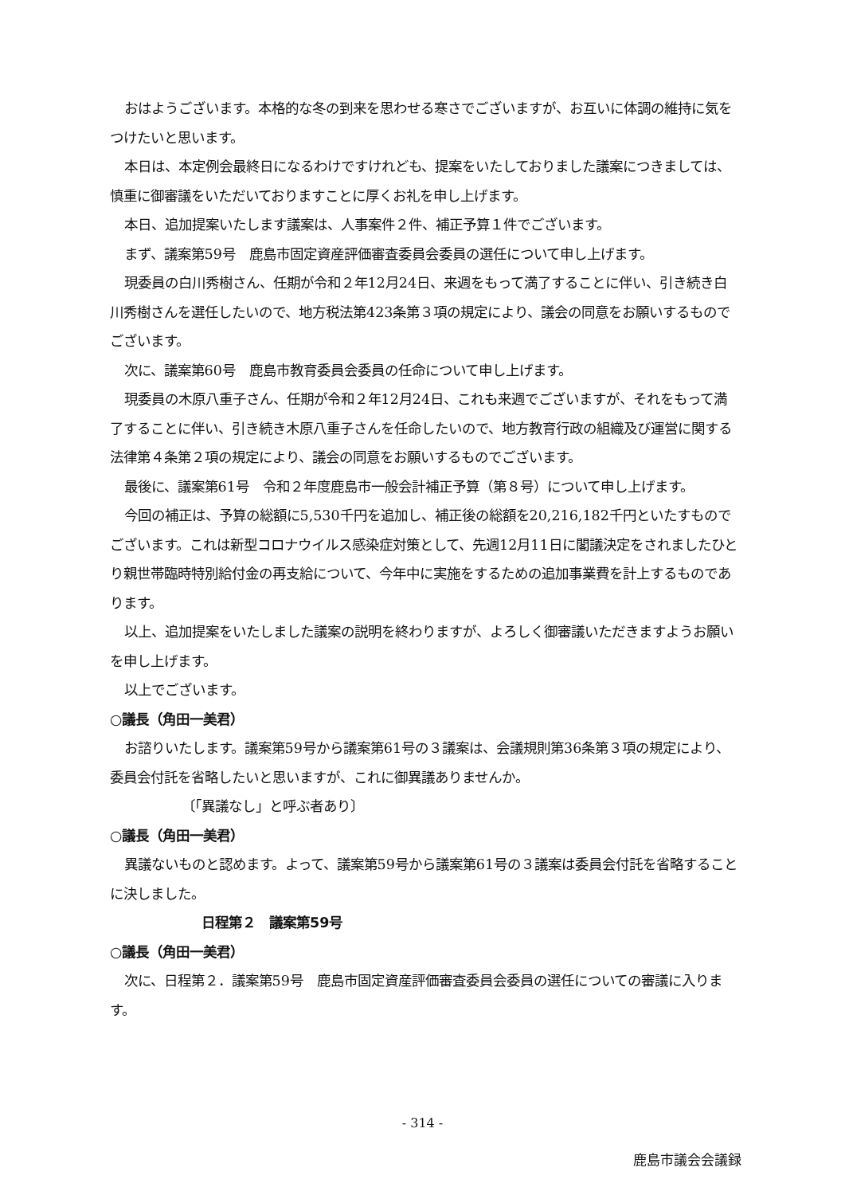おはようございます。本格的な冬の到来を思わせる寒さでございますが、お互いに体調の維持に気をつけたいと思います。
本日は、本定例会最終日になるわけですけれども、提案をいたしておりました議案につきましては、慎重に御審議をいただいておりますことに厚くお礼を申し上げます。
本日、追加提案いたします議案は、人事案件２件、補正予算１件でございます。
まず、議案第59号　鹿島市固定資産評価審査委員会委員の選任について申し上げます。
現委員の白川秀樹さん、任期が令和２年12月24日、来週をもって満了することに伴い、引き続き白川秀樹さんを選任したいので、地方税法第423条第３項の規定により、議会の同意をお願いするものでございます。
次に、議案第60号　鹿島市教育委員会委員の任命について申し上げます。
現委員の木原八重子さん、任期が令和２年12月24日、これも来週でございますが、それをもって満了することに伴い、引き続き木原八重子さんを任命したいので、地方教育行政の組織及び運営に関する法律第４条第２項の規定により、議会の同意をお願いするものでございます。
最後に、議案第61号　令和２年度鹿島市一般会計補正予算（第８号）について申し上げます。
今回の補正は、予算の総額に5,530千円を追加し、補正後の総額を20,216,182千円といたすものでございます。これは新型コロナウイルス感染症対策として、先週12月11日に閣議決定をされましたひとり親世帯臨時特別給付金の再支給について、今年中に実施をするための追加事業費を計上するものであります。
以上、追加提案をいたしました議案の説明を終わりますが、よろしく御審議いただきますようお願いを申し上げます。
以上でございます。
○議長（角田一美君）
お諮りいたします。議案第59号から議案第61号の３議案は、会議規則第36条第３項の規定により、委員会付託を省略したいと思いますが、これに御異議ありませんか。
〔「異議なし」と呼ぶ者あり〕
○議長（角田一美君）
異議ないものと認めます。よって、議案第59号から議案第61号の３議案は委員会付託を省略することに決しました。
日程第２　議案第59号
○議長（角田一美君）
次に、日程第２．議案第59号　鹿島市固定資産評価審査委員会委員の選任についての審議に入ります。
- 314 -
鹿島市議会会議録